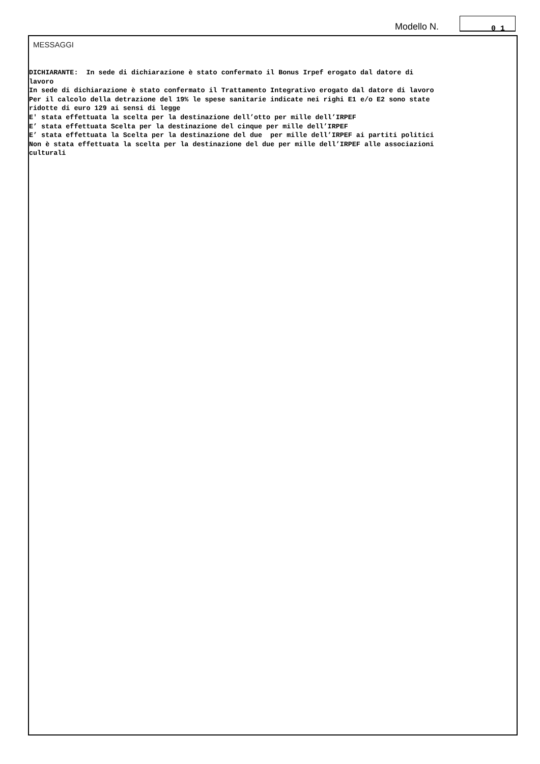Modello N.
0 1
MESSAGGI
DICHIARANTE: In sede di dichiarazione è stato confermato il Bonus Irpef erogato dal datore di lavoro In sede di dichiarazione è stato confermato il Trattamento Integrativo erogato dal datore di lavoro Per il calcolo della detrazione del 19% le spese sanitarie indicate nei righi E1 e/o E2 sono state ridotte di euro 129 ai sensi di legge E' stata effettuata la scelta per la destinazione dell’otto per mille dell’IRPEF E’ stata effettuata Scelta per la destinazione del cinque per mille dell’IRPEF E’ stata effettuata la Scelta per la destinazione del due per mille dell’IRPEF ai partiti politici Non è stata effettuata la scelta per la destinazione del due per mille dell’IRPEF alle associazioni culturali